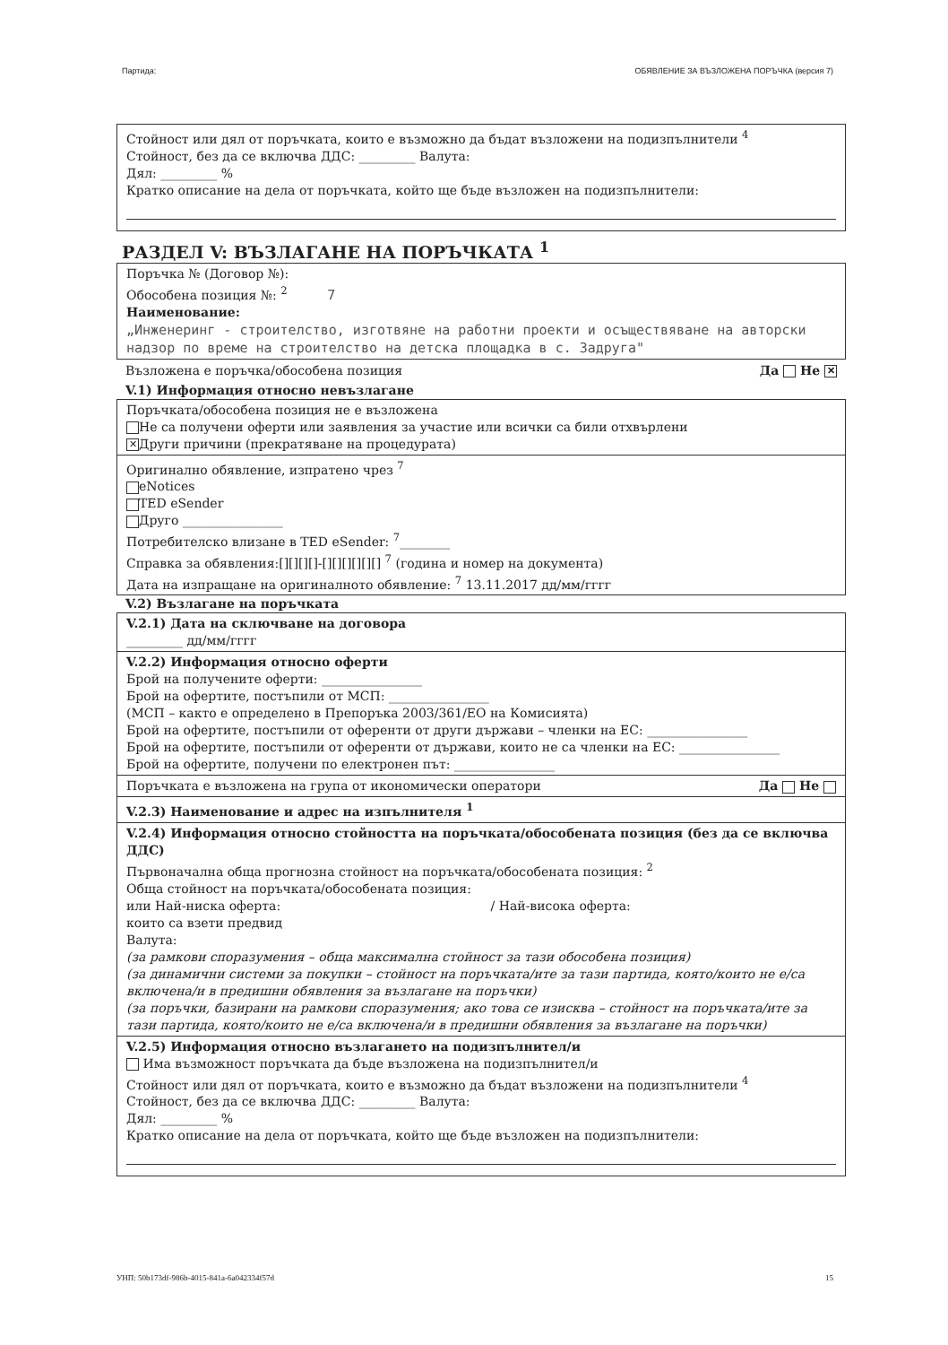Партида: ОБЯВЛЕНИЕ ЗА ВЪЗЛОЖЕНА ПОРЪЧКА (версия 7)
Стойност или дял от поръчката, които е възможно да бъдат възложени на подизпълнители <sup>4</sup>
Стойност, без да се включва ДДС: _________ Валута:
Дял: _________ %
Кратко описание на дела от поръчката, който ще бъде възложен на подизпълнители:
РАЗДЕЛ V: ВЪЗЛАГАНЕ НА ПОРЪЧКАТА <sup>1</sup>
Поръчка № (Договор №):
Обособена позиция №: <sup>2</sup> 7
Наименование:
„Инженеринг - строителство, изготвяне на работни проекти и осъществяване на авторски надзор по време на строителство на детска площадка в с. Задруга"
Възложена е поръчка/обособена позиция Да Не ✕
V.1) Информация относно невъзлагане
Поръчката/обособена позиция не е възложена
Не са получени оферти или заявления за участие или всички са били отхвърлени
✕ Други причини (прекратяване на процедурата)
Оригинално обявление, изпратено чрез <sup>7</sup>
eNotices
TED eSender
Друго ________________
Потребителско влизане в TED eSender: <sup>7</sup>________
Справка за обявления:[][][][]-[][][][][][] <sup>7</sup> (година и номер на документа)
Дата на изпращане на оригиналното обявление: <sup>7</sup> 13.11.2017 дд/мм/гггг
V.2) Възлагане на поръчката
V.2.1) Дата на сключване на договора
_________ дд/мм/гггг
V.2.2) Информация относно оферти
Брой на получените оферти: ________________
Брой на офертите, постъпили от МСП: ________________
(МСП – както е определено в Препоръка 2003/361/ЕО на Комисията)
Брой на офертите, постъпили от оференти от други държави – членки на ЕС: ________________
Брой на офертите, постъпили от оференти от държави, които не са членки на ЕС: ________________
Брой на офертите, получени по електронен път: ________________
Поръчката е възложена на група от икономически оператори Да Не
V.2.3) Наименование и адрес на изпълнителя <sup>1</sup>
V.2.4) Информация относно стойността на поръчката/обособената позиция (без да се включва ДДС)
Първоначална обща прогнозна стойност на поръчката/обособената позиция: <sup>2</sup>
Обща стойност на поръчката/обособената позиция:
или Най-ниска оферта: / Най-висока оферта:
които са взети предвид
Валута:
(за рамкови споразумения – обща максимална стойност за тази обособена позиция)
(за динамични системи за покупки – стойност на поръчката/ите за тази партида, която/които не е/са включена/и в предишни обявления за възлагане на поръчки)
(за поръчки, базирани на рамкови споразумения; ако това се изисква – стойност на поръчката/ите за тази партида, която/които не е/са включена/и в предишни обявления за възлагане на поръчки)
V.2.5) Информация относно възлагането на подизпълнител/и
Има възможност поръчката да бъде възложена на подизпълнител/и
Стойност или дял от поръчката, които е възможно да бъдат възложени на подизпълнители <sup>4</sup>
Стойност, без да се включва ДДС: _________ Валута:
Дял: _________ %
Кратко описание на дела от поръчката, който ще бъде възложен на подизпълнители:
УНП: 50b173df-986b-4015-841a-6a042334f57d 15